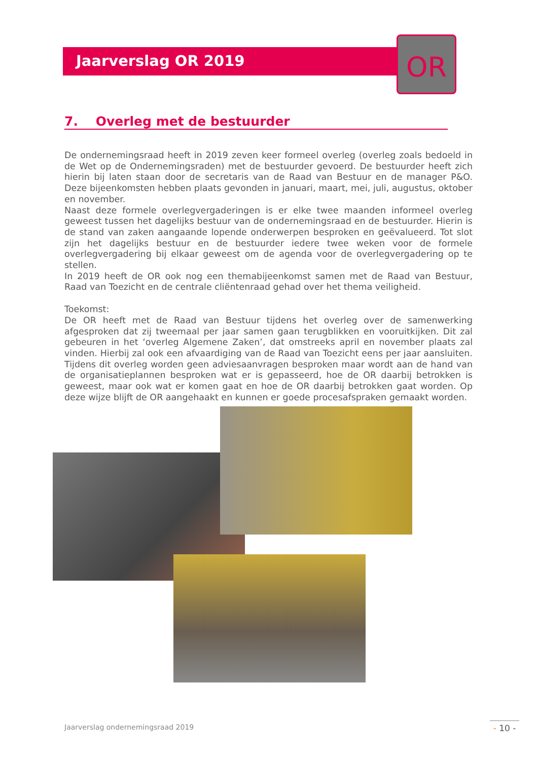Jaarverslag OR 2019
OR
7. Overleg met de bestuurder
De ondernemingsraad heeft in 2019 zeven keer formeel overleg (overleg zoals bedoeld in de Wet op de Ondernemingsraden) met de bestuurder gevoerd. De bestuurder heeft zich hierin bij laten staan door de secretaris van de Raad van Bestuur en de manager P&O. Deze bijeenkomsten hebben plaats gevonden in januari, maart, mei, juli, augustus, oktober en november.
Naast deze formele overlegvergaderingen is er elke twee maanden informeel overleg geweest tussen het dagelijks bestuur van de ondernemingsraad en de bestuurder. Hierin is de stand van zaken aangaande lopende onderwerpen besproken en geëvalueerd. Tot slot zijn het dagelijks bestuur en de bestuurder iedere twee weken voor de formele overlegvergadering bij elkaar geweest om de agenda voor de overlegvergadering op te stellen.
In 2019 heeft de OR ook nog een themabijeenkomst samen met de Raad van Bestuur, Raad van Toezicht en de centrale cliëntenraad gehad over het thema veiligheid.
Toekomst:
De OR heeft met de Raad van Bestuur tijdens het overleg over de samenwerking afgesproken dat zij tweemaal per jaar samen gaan terugblikken en vooruitkijken. Dit zal gebeuren in het ‘overleg Algemene Zaken’, dat omstreeks april en november plaats zal vinden. Hierbij zal ook een afvaardiging van de Raad van Toezicht eens per jaar aansluiten. Tijdens dit overleg worden geen adviesaanvragen besproken maar wordt aan de hand van de organisatieplannen besproken wat er is gepasseerd, hoe de OR daarbij betrokken is geweest, maar ook wat er komen gaat en hoe de OR daarbij betrokken gaat worden. Op deze wijze blijft de OR aangehaakt en kunnen er goede procesafspraken gemaakt worden.
Jaarverslag ondernemingsraad 2019
- 10 -